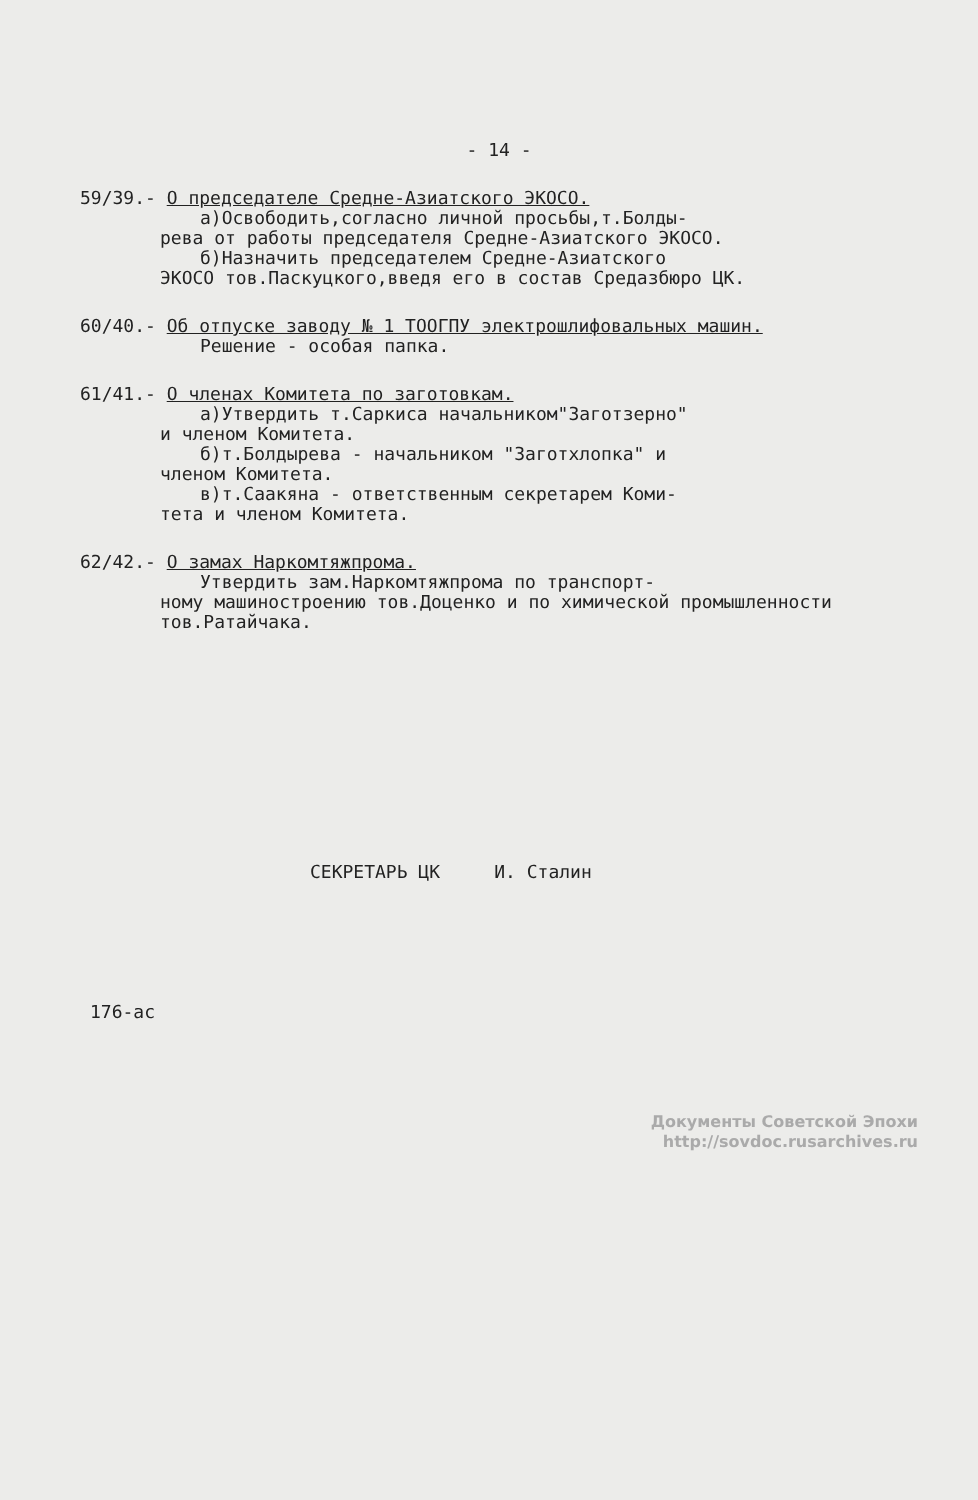- 14 -
59/39.- О председателе Средне-Азиатского ЭКОСО.
а)Освободить,согласно личной просьбы,т.Болды-
рева от работы председателя Средне-Азиатского ЭКОСО.
б)Назначить председателем Средне-Азиатского
ЭКОСО тов.Паскуцкого,введя его в состав Средазбюро ЦК.
60/40.- Об отпуске заводу № 1 ТООГПУ электрошлифовальных машин.
Решение - особая папка.
61/41.- О членах Комитета по заготовкам.
а)Утвердить т.Саркиса начальником"Заготзерно"
и членом Комитета.
б)т.Болдырева - начальником "Заготхлопка" и
членом Комитета.
в)т.Саакяна - ответственным секретарем Коми-
тета и членом Комитета.
62/42.- О замах Наркомтяжпрома.
Утвердить зам.Наркомтяжпрома по транспорт-
ному машиностроению тов.Доценко и по химической промышленности тов.Ратайчака.
СЕКРЕТАРЬ ЦК И. Сталин
176-ас
Документы Советской Эпохи
http://sovdoc.rusarchives.ru